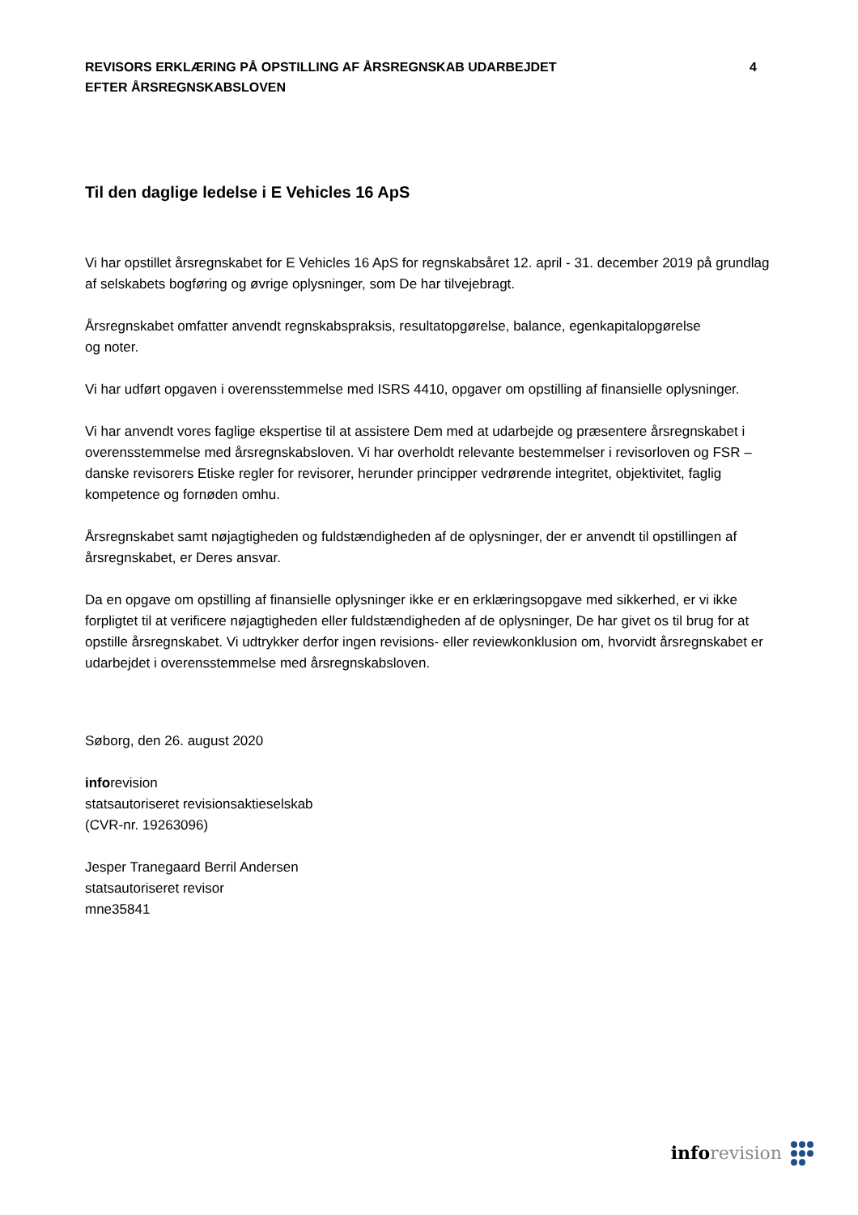REVISORS ERKLÆRING PÅ OPSTILLING AF ÅRSREGNSKAB UDARBEJDET
EFTER ÅRSREGNSKABSLOVEN
4
Til den daglige ledelse i E Vehicles 16 ApS
Vi har opstillet årsregnskabet for E Vehicles 16 ApS for regnskabsåret 12. april - 31. december 2019 på grundlag af selskabets bogføring og øvrige oplysninger, som De har tilvejebragt.
Årsregnskabet omfatter anvendt regnskabspraksis, resultatopgørelse, balance, egenkapitalopgørelse
og noter.
Vi har udført opgaven i overensstemmelse med ISRS 4410, opgaver om opstilling af finansielle oplysninger.
Vi har anvendt vores faglige ekspertise til at assistere Dem med at udarbejde og præsentere årsregnskabet i overensstemmelse med årsregnskabsloven. Vi har overholdt relevante bestemmelser i revisorloven og FSR – danske revisorers Etiske regler for revisorer, herunder principper vedrørende integritet, objektivitet, faglig kompetence og fornøden omhu.
Årsregnskabet samt nøjagtigheden og fuldstændigheden af de oplysninger, der er anvendt til opstillingen af årsregnskabet, er Deres ansvar.
Da en opgave om opstilling af finansielle oplysninger ikke er en erklæringsopgave med sikkerhed, er vi ikke forpligtet til at verificere nøjagtigheden eller fuldstændigheden af de oplysninger, De har givet os til brug for at opstille årsregnskabet. Vi udtrykker derfor ingen revisions- eller reviewkonklusion om, hvorvidt årsregnskabet er udarbejdet i overensstemmelse med årsregnskabsloven.
Søborg, den 26. august 2020
inforevision
statsautoriseret revisionsaktieselskab
(CVR-nr. 19263096)
Jesper Tranegaard Berril Andersen
statsautoriseret revisor
mne35841
info revision